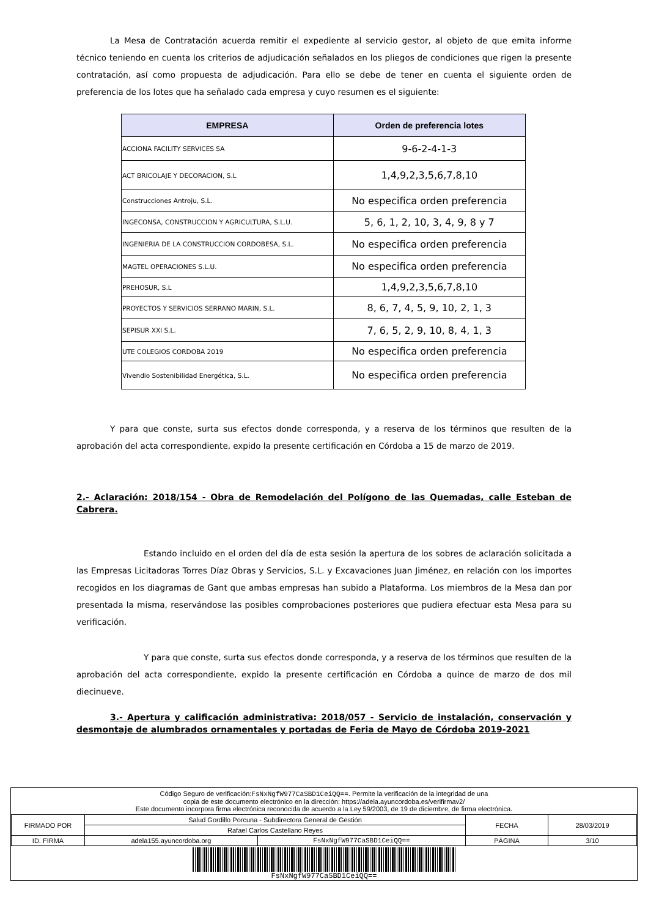La Mesa de Contratación acuerda remitir el expediente al servicio gestor, al objeto de que emita informe técnico teniendo en cuenta los criterios de adjudicación señalados en los pliegos de condiciones que rigen la presente contratación, así como propuesta de adjudicación. Para ello se debe de tener en cuenta el siguiente orden de preferencia de los lotes que ha señalado cada empresa y cuyo resumen es el siguiente:
| EMPRESA | Orden de preferencia lotes |
| --- | --- |
| ACCIONA FACILITY SERVICES SA | 9-6-2-4-1-3 |
| ACT BRICOLAJE Y DECORACION, S.L | 1,4,9,2,3,5,6,7,8,10 |
| Construcciones Antroju, S.L. | No especifica orden preferencia |
| INGECONSA, CONSTRUCCION Y AGRICULTURA, S.L.U. | 5, 6, 1, 2, 10, 3, 4, 9, 8 y 7 |
| INGENIERIA DE LA CONSTRUCCION CORDOBESA, S.L. | No especifica orden preferencia |
| MAGTEL OPERACIONES S.L.U. | No especifica orden preferencia |
| PREHOSUR, S.L | 1,4,9,2,3,5,6,7,8,10 |
| PROYECTOS Y SERVICIOS SERRANO MARIN, S.L. | 8, 6, 7, 4, 5, 9, 10, 2, 1, 3 |
| SEPISUR XXI S.L. | 7, 6, 5, 2, 9, 10, 8, 4, 1, 3 |
| UTE COLEGIOS CORDOBA 2019 | No especifica orden preferencia |
| Vivendio Sostenibilidad Energética, S.L. | No especifica orden preferencia |
Y para que conste, surta sus efectos donde corresponda, y a reserva de los términos que resulten de la aprobación del acta correspondiente, expido la presente certificación en Córdoba a 15 de marzo de 2019.
2.- Aclaración: 2018/154 - Obra de Remodelación del Polígono de las Quemadas, calle Esteban de Cabrera.
Estando incluido en el orden del día de esta sesión la apertura de los sobres de aclaración solicitada a las Empresas Licitadoras Torres Díaz Obras y Servicios, S.L. y Excavaciones Juan Jiménez, en relación con los importes recogidos en los diagramas de Gant que ambas empresas han subido a Plataforma. Los miembros de la Mesa dan por presentada la misma, reservándose las posibles comprobaciones posteriores que pudiera efectuar esta Mesa para su verificación.
Y para que conste, surta sus efectos donde corresponda, y a reserva de los términos que resulten de la aprobación del acta correspondiente, expido la presente certificación en Córdoba a quince de marzo de dos mil diecinueve.
3.- Apertura y calificación administrativa: 2018/057 - Servicio de instalación, conservación y desmontaje de alumbrados ornamentales y portadas de Feria de Mayo de Córdoba 2019-2021
Código Seguro de verificación:FsNxNgfW977CaSBD1CeiQQ==. Permite la verificación de la integridad de una
copia de este documento electrónico en la dirección: https://adela.ayuncordoba.es/verifirmav2/
Este documento incorpora firma electrónica reconocida de acuerdo a la Ley 59/2003, de 19 de diciembre, de firma electrónica.
| FIRMADO POR | Salud Gordillo Porcuna - Subdirectora General de Gestión | | FECHA | 28/03/2019 |
| | Rafael Carlos Castellano Reyes | | | |
| ID. FIRMA | adela155.ayuncordoba.org | FsNxNgfW977CaSBD1CeiQQ== | PÁGINA | 3/10 |
FsNxNgfW977CaSBD1CeiQQ==